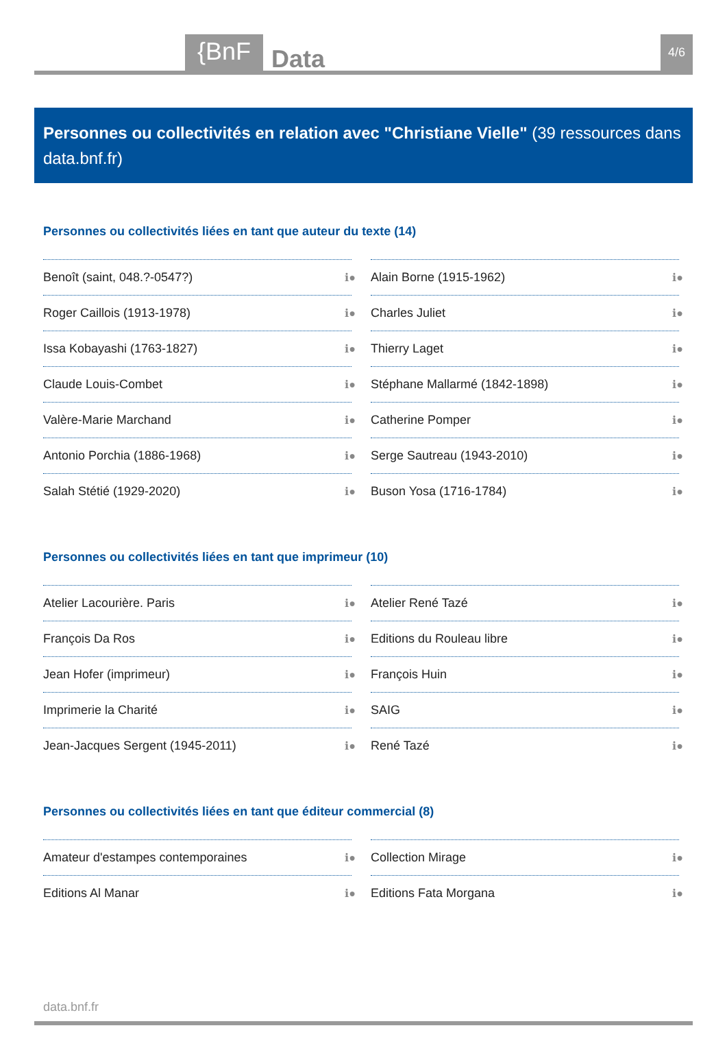{BnF Data 4/6
Personnes ou collectivités en relation avec "Christiane Vielle" (39 ressources dans data.bnf.fr)
Personnes ou collectivités liées en tant que auteur du texte (14)
Benoît (saint, 048.?-0547?) ℹ●
Roger Caillois (1913-1978) ℹ●
Issa Kobayashi (1763-1827) ℹ●
Claude Louis-Combet ℹ●
Valère-Marie Marchand ℹ●
Antonio Porchia (1886-1968) ℹ●
Salah Stétié (1929-2020) ℹ●
Alain Borne (1915-1962) ℹ●
Charles Juliet ℹ●
Thierry Laget ℹ●
Stéphane Mallarmé (1842-1898) ℹ●
Catherine Pomper ℹ●
Serge Sautreau (1943-2010) ℹ●
Buson Yosa (1716-1784) ℹ●
Personnes ou collectivités liées en tant que imprimeur (10)
Atelier Lacourière. Paris ℹ●
François Da Ros ℹ●
Jean Hofer (imprimeur) ℹ●
Imprimerie la Charité ℹ●
Jean-Jacques Sergent (1945-2011) ℹ●
Atelier René Tazé ℹ●
Editions du Rouleau libre ℹ●
François Huin ℹ●
SAIG ℹ●
René Tazé ℹ●
Personnes ou collectivités liées en tant que éditeur commercial (8)
Amateur d'estampes contemporaines ℹ●
Editions Al Manar ℹ●
Collection Mirage ℹ●
Editions Fata Morgana ℹ●
data.bnf.fr